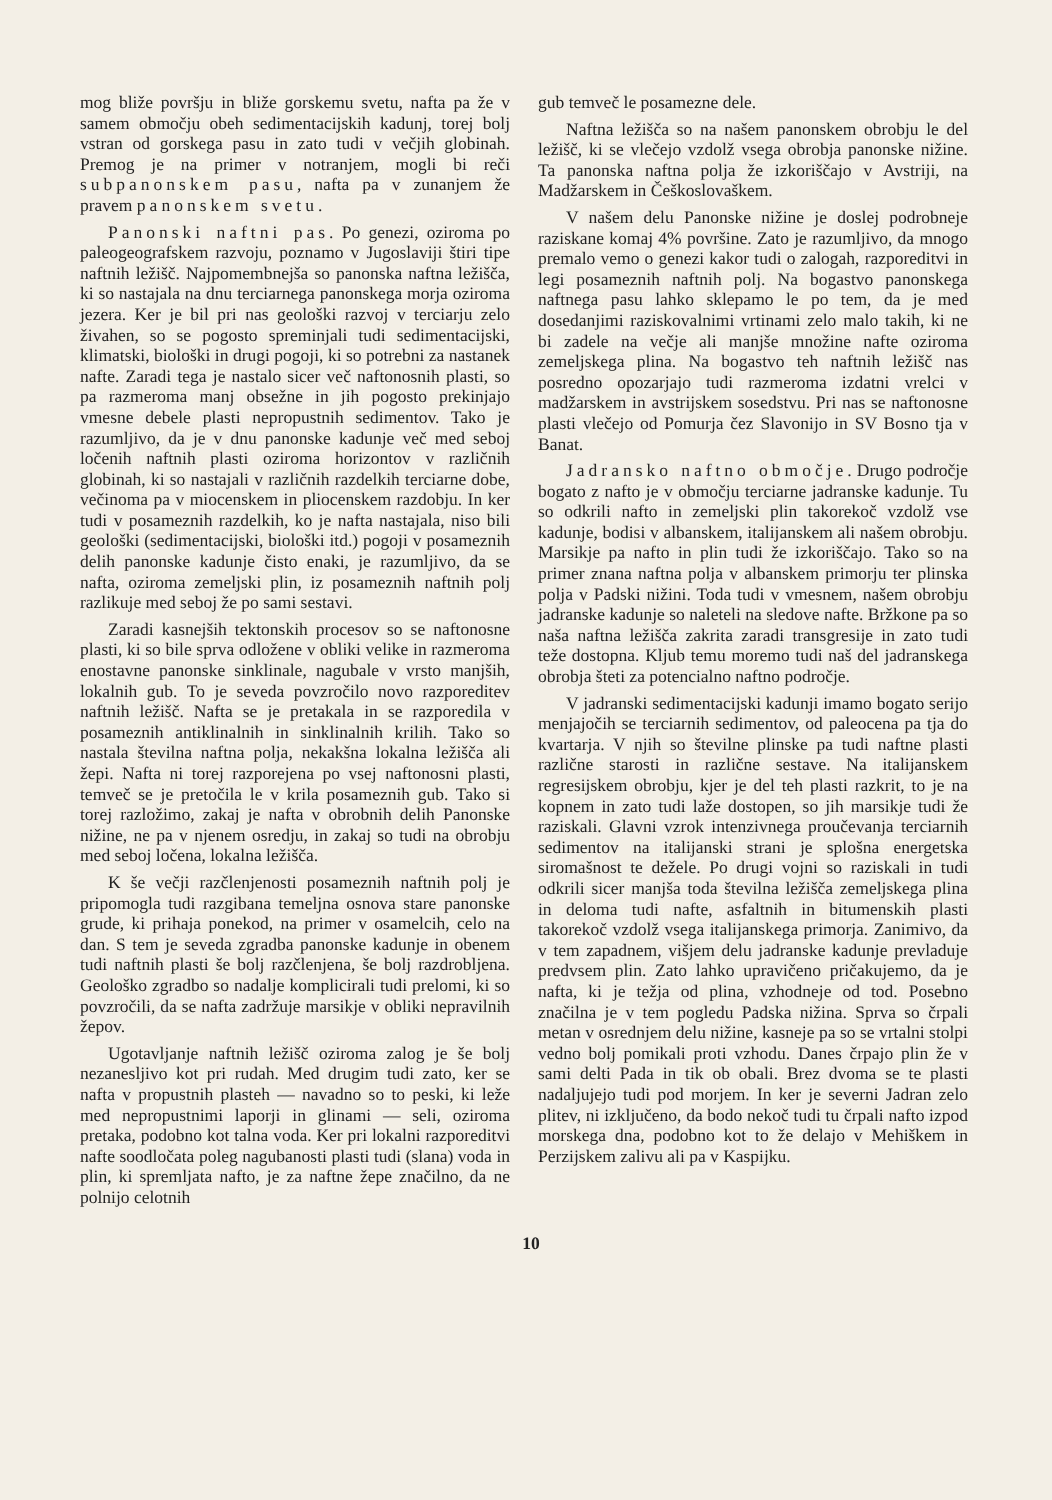mog bliže površju in bliže gorskemu svetu, nafta pa že v samem območju obeh sedimentacijskih kadunj, torej bolj vstran od gorskega pasu in zato tudi v večjih globinah. Premog je na primer v notranjem, mogli bi reči subpanonskem pasu, nafta pa v zunanjem že pravem panonskem svetu.
Panonski naftni pas. Po genezi, oziroma po paleogeografskem razvoju, poznamo v Jugoslaviji štiri tipe naftnih ležišč. Najpomembnejša so panonska naftna ležišča, ki so nastajala na dnu terciarnega panonskega morja oziroma jezera. Ker je bil pri nas geološki razvoj v terciarju zelo živahen, so se pogosto spreminjali tudi sedimentacijski, klimatski, biološki in drugi pogoji, ki so potrebni za nastanek nafte. Zaradi tega je nastalo sicer več naftonosnih plasti, so pa razmeroma manj obsežne in jih pogosto prekinjajo vmesne debele plasti nepropustnih sedimentov. Tako je razumljivo, da je v dnu panonske kadunje več med seboj ločenih naftnih plasti oziroma horizontov v različnih globinah, ki so nastajali v različnih razdelkih terciarne dobe, večinoma pa v miocenskem in pliocenskem razdobju. In ker tudi v posameznih razdelkih, ko je nafta nastajala, niso bili geološki (sedimentacijski, biološki itd.) pogoji v posameznih delih panonske kadunje čisto enaki, je razumljivo, da se nafta, oziroma zemeljski plin, iz posameznih naftnih polj razlikuje med seboj že po sami sestavi.
Zaradi kasnejših tektonskih procesov so se naftonosne plasti, ki so bile sprva odložene v obliki velike in razmeroma enostavne panonske sinklinale, nagubale v vrsto manjših, lokalnih gub. To je seveda povzročilo novo razporeditev naftnih ležišč. Nafta se je pretakala in se razporedila v posameznih antiklinalnih in sinklinalnih krilih. Tako so nastala številna naftna polja, nekakšna lokalna ležišča ali žepi. Nafta ni torej razporejena po vsej naftonosni plasti, temveč se je pretočila le v krila posameznih gub. Tako si torej razložimo, zakaj je nafta v obrobnih delih Panonske nižine, ne pa v njenem osredju, in zakaj so tudi na obrobju med seboj ločena, lokalna ležišča.
K še večji razčlenjenosti posameznih naftnih polj je pripomogla tudi razgibana temeljna osnova stare panonske grude, ki prihaja ponekod, na primer v osamelcih, celo na dan. S tem je seveda zgradba panonske kadunje in obenem tudi naftnih plasti še bolj razčlenjena, še bolj razdrobljena. Geološko zgradbo so nadalje komplicirali tudi prelomi, ki so povzročili, da se nafta zadržuje marsikje v obliki nepravilnih žepov.
Ugotavljanje naftnih ležišč oziroma zalog je še bolj nezanesljivo kot pri rudah. Med drugim tudi zato, ker se nafta v propustnih plasteh — navadno so to peski, ki leže med nepropustnimi laporji in glinami — seli, oziroma pretaka, podobno kot talna voda. Ker pri lokalni razporeditvi nafte soodločata poleg nagubanosti plasti tudi (slana) voda in plin, ki spremljata nafto, je za naftne žepe značilno, da ne polnijo celotnih
gub temveč le posamezne dele.
Naftna ležišča so na našem panonskem obrobju le del ležišč, ki se vlečejo vzdolž vsega obrobja panonske nižine. Ta panonska naftna polja že izkoriščajo v Avstriji, na Madžarskem in Češkoslovaškem.
V našem delu Panonske nižine je doslej podrobneje raziskane komaj 4% površine. Zato je razumljivo, da mnogo premalo vemo o genezi kakor tudi o zalogah, razporeditvi in legi posameznih naftnih polj. Na bogastvo panonskega naftnega pasu lahko sklepamo le po tem, da je med dosedanjimi raziskovalnimi vrtinami zelo malo takih, ki ne bi zadele na večje ali manjše množine nafte oziroma zemeljskega plina. Na bogastvo teh naftnih ležišč nas posredno opozarjajo tudi razmeroma izdatni vrelci v madžarskem in avstrijskem sosedstvu. Pri nas se naftonosne plasti vlečejo od Pomurja čez Slavonijo in SV Bosno tja v Banat.
Jadransko naftno območje. Drugo področje bogato z nafto je v območju terciarne jadranske kadunje. Tu so odkrili nafto in zemeljski plin takorekoč vzdolž vse kadunje, bodisi v albanskem, italijanskem ali našem obrobju. Marsikje pa nafto in plin tudi že izkoriščajo. Tako so na primer znana naftna polja v albanskem primorju ter plinska polja v Padski nižini. Toda tudi v vmesnem, našem obrobju jadranske kadunje so naleteli na sledove nafte. Bržkone pa so naša naftna ležišča zakrita zaradi transgresije in zato tudi teže dostopna. Kljub temu moremo tudi naš del jadranskega obrobja šteti za potencialno naftno področje.
V jadranski sedimentacijski kadunji imamo bogato serijo menjajočih se terciarnih sedimentov, od paleocena pa tja do kvartarja. V njih so številne plinske pa tudi naftne plasti različne starosti in različne sestave. Na italijanskem regresijskem obrobju, kjer je del teh plasti razkrit, to je na kopnem in zato tudi laže dostopen, so jih marsikje tudi že raziskali. Glavni vzrok intenzivnega proučevanja terciarnih sedimentov na italijanski strani je splošna energetska siromašnost te dežele. Po drugi vojni so raziskali in tudi odkrili sicer manjša toda številna ležišča zemeljskega plina in deloma tudi nafte, asfaltnih in bitumenskih plasti takorekoč vzdolž vsega italijanskega primorja. Zanimivo, da v tem zapadnem, višjem delu jadranske kadunje prevladuje predvsem plin. Zato lahko upravičeno pričakujemo, da je nafta, ki je težja od plina, vzhodneje od tod. Posebno značilna je v tem pogledu Padska nižina. Sprva so črpali metan v osrednjem delu nižine, kasneje pa so se vrtalni stolpi vedno bolj pomikali proti vzhodu. Danes črpajo plin že v sami delti Pada in tik ob obali. Brez dvoma se te plasti nadaljujejo tudi pod morjem. In ker je severni Jadran zelo plitev, ni izključeno, da bodo nekoč tudi tu črpali nafto izpod morskega dna, podobno kot to že delajo v Mehiškem in Perzijskem zalivu ali pa v Kaspijku.
10